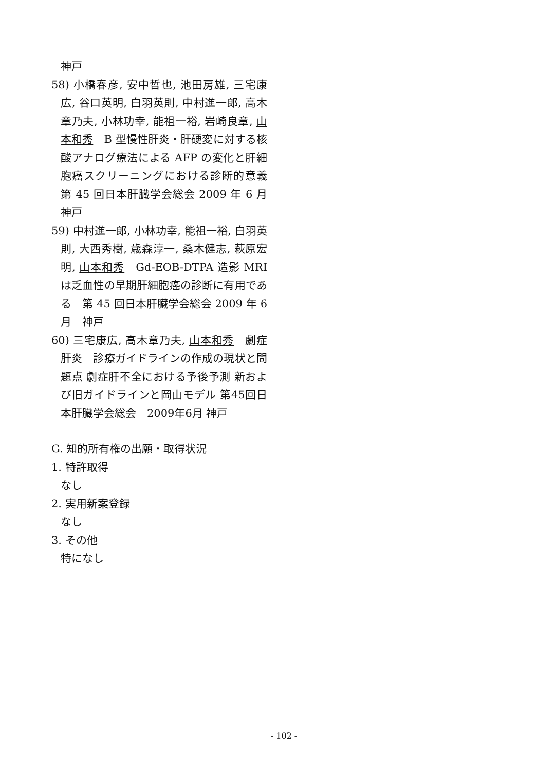神戸
58) 小橋春彦, 安中哲也, 池田房雄, 三宅康広, 谷口英明, 白羽英則, 中村進一郎, 高木章乃夫, 小林功幸, 能祖一裕, 岩崎良章, 山本和秀　B 型慢性肝炎・肝硬変に対する核酸アナログ療法による AFP の変化と肝細胞癌スクリーニングにおける診断的意義　第 45 回日本肝臓学会総会 2009 年 6 月　神戸
59) 中村進一郎, 小林功幸, 能祖一裕, 白羽英則, 大西秀樹, 歳森淳一, 桑木健志, 萩原宏明, 山本和秀　Gd-EOB-DTPA 造影 MRI は乏血性の早期肝細胞癌の診断に有用である　第 45 回日本肝臓学会総会 2009 年 6 月　神戸
60) 三宅康広, 高木章乃夫, 山本和秀　劇症肝炎　診療ガイドラインの作成の現状と問題点 劇症肝不全における予後予測 新および旧ガイドラインと岡山モデル 第45回日本肝臓学会総会　2009年6月 神戸
G. 知的所有権の出願・取得状況
1. 特許取得
なし
2. 実用新案登録
なし
3. その他
特になし
- 102 -